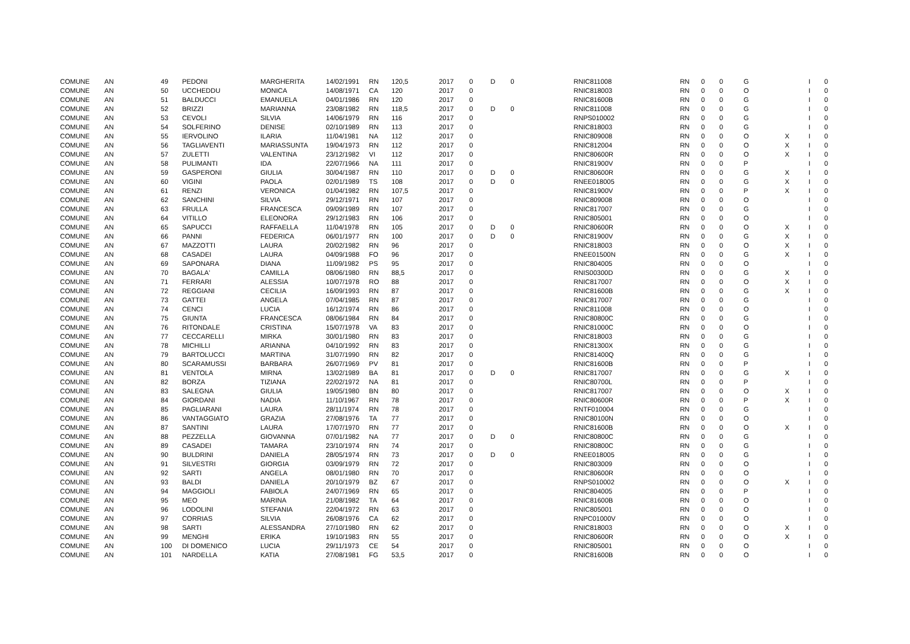| COMUNE | AN | 49 | PEDONI | MARGHERITA | 14/02/1991 | RN | 120,5 | 2017 | 0 | D | 0 | RNIC811008 | RN | 0 | 0 | G | | I | 0 |
| COMUNE | AN | 50 | UCCHEDDU | MONICA | 14/08/1971 | CA | 120 | 2017 | 0 | | | RNIC818003 | RN | 0 | 0 | O | | I | 0 |
| COMUNE | AN | 51 | BALDUCCI | EMANUELA | 04/01/1986 | RN | 120 | 2017 | 0 | | | RNIC81600B | RN | 0 | 0 | G | | I | 0 |
| COMUNE | AN | 52 | BRIZZI | MARIANNA | 23/08/1982 | RN | 118,5 | 2017 | 0 | D | 0 | RNIC811008 | RN | 0 | 0 | G | | I | 0 |
| COMUNE | AN | 53 | CEVOLI | SILVIA | 14/06/1979 | RN | 116 | 2017 | 0 | | | RNPS010002 | RN | 0 | 0 | G | | I | 0 |
| COMUNE | AN | 54 | SOLFERINO | DENISE | 02/10/1989 | RN | 113 | 2017 | 0 | | | RNIC818003 | RN | 0 | 0 | G | | I | 0 |
| COMUNE | AN | 55 | IERVOLINO | ILARIA | 11/04/1981 | NA | 112 | 2017 | 0 | | | RNIC809008 | RN | 0 | 0 | O | X | I | 0 |
| COMUNE | AN | 56 | TAGLIAVENTI | MARIASSUNTA | 19/04/1973 | RN | 112 | 2017 | 0 | | | RNIC812004 | RN | 0 | 0 | O | X | I | 0 |
| COMUNE | AN | 57 | ZULETTI | VALENTINA | 23/12/1982 | VI | 112 | 2017 | 0 | | | RNIC80600R | RN | 0 | 0 | O | X | I | 0 |
| COMUNE | AN | 58 | PULIMANTI | IDA | 22/07/1966 | NA | 111 | 2017 | 0 | | | RNIC81900V | RN | 0 | 0 | P | | I | 0 |
| COMUNE | AN | 59 | GASPERONI | GIULIA | 30/04/1987 | RN | 110 | 2017 | 0 | D | 0 | RNIC80600R | RN | 0 | 0 | G | X | I | 0 |
| COMUNE | AN | 60 | VIGINI | PAOLA | 02/01/1989 | TS | 108 | 2017 | 0 | D | 0 | RNEE018005 | RN | 0 | 0 | G | X | I | 0 |
| COMUNE | AN | 61 | RENZI | VERONICA | 01/04/1982 | RN | 107,5 | 2017 | 0 | | | RNIC81900V | RN | 0 | 0 | P | X | I | 0 |
| COMUNE | AN | 62 | SANCHINI | SILVIA | 29/12/1971 | RN | 107 | 2017 | 0 | | | RNIC809008 | RN | 0 | 0 | O | | I | 0 |
| COMUNE | AN | 63 | FRULLA | FRANCESCA | 09/09/1989 | RN | 107 | 2017 | 0 | | | RNIC817007 | RN | 0 | 0 | G | | I | 0 |
| COMUNE | AN | 64 | VITILLO | ELEONORA | 29/12/1983 | RN | 106 | 2017 | 0 | | | RNIC805001 | RN | 0 | 0 | O | | I | 0 |
| COMUNE | AN | 65 | SAPUCCI | RAFFAELLA | 11/04/1978 | RN | 105 | 2017 | 0 | D | 0 | RNIC80600R | RN | 0 | 0 | O | X | I | 0 |
| COMUNE | AN | 66 | PANNI | FEDERICA | 06/01/1977 | RN | 100 | 2017 | 0 | D | 0 | RNIC81900V | RN | 0 | 0 | G | X | I | 0 |
| COMUNE | AN | 67 | MAZZOTTI | LAURA | 20/02/1982 | RN | 96 | 2017 | 0 | | | RNIC818003 | RN | 0 | 0 | O | X | I | 0 |
| COMUNE | AN | 68 | CASADEI | LAURA | 04/09/1988 | FO | 96 | 2017 | 0 | | | RNEE01500N | RN | 0 | 0 | G | X | I | 0 |
| COMUNE | AN | 69 | SAPONARA | DIANA | 11/09/1982 | PS | 95 | 2017 | 0 | | | RNIC804005 | RN | 0 | 0 | O | | I | 0 |
| COMUNE | AN | 70 | BAGALA' | CAMILLA | 08/06/1980 | RN | 88,5 | 2017 | 0 | | | RNIS00300D | RN | 0 | 0 | G | X | I | 0 |
| COMUNE | AN | 71 | FERRARI | ALESSIA | 10/07/1978 | RO | 88 | 2017 | 0 | | | RNIC817007 | RN | 0 | 0 | O | X | I | 0 |
| COMUNE | AN | 72 | REGGIANI | CECILIA | 16/09/1993 | RN | 87 | 2017 | 0 | | | RNIC81600B | RN | 0 | 0 | G | X | I | 0 |
| COMUNE | AN | 73 | GATTEI | ANGELA | 07/04/1985 | RN | 87 | 2017 | 0 | | | RNIC817007 | RN | 0 | 0 | G | | I | 0 |
| COMUNE | AN | 74 | CENCI | LUCIA | 16/12/1974 | RN | 86 | 2017 | 0 | | | RNIC811008 | RN | 0 | 0 | O | | I | 0 |
| COMUNE | AN | 75 | GIUNTA | FRANCESCA | 08/06/1984 | RN | 84 | 2017 | 0 | | | RNIC80800C | RN | 0 | 0 | G | | I | 0 |
| COMUNE | AN | 76 | RITONDALE | CRISTINA | 15/07/1978 | VA | 83 | 2017 | 0 | | | RNIC81000C | RN | 0 | 0 | O | | I | 0 |
| COMUNE | AN | 77 | CECCARELLI | MIRKA | 30/01/1980 | RN | 83 | 2017 | 0 | | | RNIC818003 | RN | 0 | 0 | G | | I | 0 |
| COMUNE | AN | 78 | MICHILLI | ARIANNA | 04/10/1992 | RN | 83 | 2017 | 0 | | | RNIC81300X | RN | 0 | 0 | G | | I | 0 |
| COMUNE | AN | 79 | BARTOLUCCI | MARTINA | 31/07/1990 | RN | 82 | 2017 | 0 | | | RNIC81400Q | RN | 0 | 0 | G | | I | 0 |
| COMUNE | AN | 80 | SCARAMUSSI | BARBARA | 26/07/1969 | PV | 81 | 2017 | 0 | | | RNIC81600B | RN | 0 | 0 | P | | I | 0 |
| COMUNE | AN | 81 | VENTOLA | MIRNA | 13/02/1989 | BA | 81 | 2017 | 0 | D | 0 | RNIC817007 | RN | 0 | 0 | G | X | I | 0 |
| COMUNE | AN | 82 | BORZA | TIZIANA | 22/02/1972 | NA | 81 | 2017 | 0 | | | RNIC80700L | RN | 0 | 0 | P | | I | 0 |
| COMUNE | AN | 83 | SALEGNA | GIULIA | 19/05/1980 | BN | 80 | 2017 | 0 | | | RNIC817007 | RN | 0 | 0 | O | X | I | 0 |
| COMUNE | AN | 84 | GIORDANI | NADIA | 11/10/1967 | RN | 78 | 2017 | 0 | | | RNIC80600R | RN | 0 | 0 | P | X | I | 0 |
| COMUNE | AN | 85 | PAGLIARANI | LAURA | 28/11/1974 | RN | 78 | 2017 | 0 | | | RNTF010004 | RN | 0 | 0 | G | | I | 0 |
| COMUNE | AN | 86 | VANTAGGIATO | GRAZIA | 27/08/1976 | TA | 77 | 2017 | 0 | | | RNIC80100N | RN | 0 | 0 | O | | I | 0 |
| COMUNE | AN | 87 | SANTINI | LAURA | 17/07/1970 | RN | 77 | 2017 | 0 | | | RNIC81600B | RN | 0 | 0 | O | X | I | 0 |
| COMUNE | AN | 88 | PEZZELLA | GIOVANNA | 07/01/1982 | NA | 77 | 2017 | 0 | D | 0 | RNIC80800C | RN | 0 | 0 | G | | I | 0 |
| COMUNE | AN | 89 | CASADEI | TAMARA | 23/10/1974 | RN | 74 | 2017 | 0 | | | RNIC80800C | RN | 0 | 0 | G | | I | 0 |
| COMUNE | AN | 90 | BULDRINI | DANIELA | 28/05/1974 | RN | 73 | 2017 | 0 | D | 0 | RNEE018005 | RN | 0 | 0 | G | | I | 0 |
| COMUNE | AN | 91 | SILVESTRI | GIORGIA | 03/09/1979 | RN | 72 | 2017 | 0 | | | RNIC803009 | RN | 0 | 0 | O | | I | 0 |
| COMUNE | AN | 92 | SARTI | ANGELA | 08/01/1980 | RN | 70 | 2017 | 0 | | | RNIC80600R | RN | 0 | 0 | O | | I | 0 |
| COMUNE | AN | 93 | BALDI | DANIELA | 20/10/1979 | BZ | 67 | 2017 | 0 | | | RNPS010002 | RN | 0 | 0 | O | X | I | 0 |
| COMUNE | AN | 94 | MAGGIOLI | FABIOLA | 24/07/1969 | RN | 65 | 2017 | 0 | | | RNIC804005 | RN | 0 | 0 | P | | I | 0 |
| COMUNE | AN | 95 | MEO | MARINA | 21/08/1982 | TA | 64 | 2017 | 0 | | | RNIC81600B | RN | 0 | 0 | O | | I | 0 |
| COMUNE | AN | 96 | LODOLINI | STEFANIA | 22/04/1972 | RN | 63 | 2017 | 0 | | | RNIC805001 | RN | 0 | 0 | O | | I | 0 |
| COMUNE | AN | 97 | CORRIAS | SILVIA | 26/08/1976 | CA | 62 | 2017 | 0 | | | RNPC01000V | RN | 0 | 0 | O | | I | 0 |
| COMUNE | AN | 98 | SARTI | ALESSANDRA | 27/10/1980 | RN | 62 | 2017 | 0 | | | RNIC818003 | RN | 0 | 0 | O | X | I | 0 |
| COMUNE | AN | 99 | MENGHI | ERIKA | 19/10/1983 | RN | 55 | 2017 | 0 | | | RNIC80600R | RN | 0 | 0 | O | X | I | 0 |
| COMUNE | AN | 100 | DI DOMENICO | LUCIA | 29/11/1973 | CE | 54 | 2017 | 0 | | | RNIC805001 | RN | 0 | 0 | O | | I | 0 |
| COMUNE | AN | 101 | NARDELLA | KATIA | 27/08/1981 | FG | 53,5 | 2017 | 0 | | | RNIC81600B | RN | 0 | 0 | O | | I | 0 |